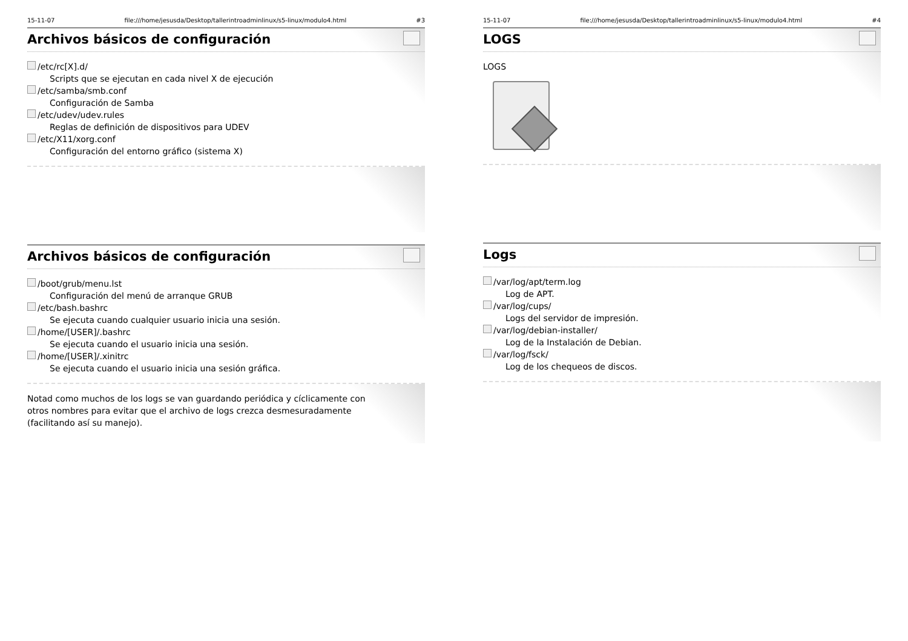15-11-07 file:///home/jesusda/Desktop/tallerintroadminlinux/s5-linux/modulo4.html #3
Archivos básicos de configuración
/etc/rc[X].d/
Scripts que se ejecutan en cada nivel X de ejecución
/etc/samba/smb.conf
Configuración de Samba
/etc/udev/udev.rules
Reglas de definición de dispositivos para UDEV
/etc/X11/xorg.conf
Configuración del entorno gráfico (sistema X)
Archivos básicos de configuración
/boot/grub/menu.lst
Configuración del menú de arranque GRUB
/etc/bash.bashrc
Se ejecuta cuando cualquier usuario inicia una sesión.
/home/[USER]/.bashrc
Se ejecuta cuando el usuario inicia una sesión.
/home/[USER]/.xinitrc
Se ejecuta cuando el usuario inicia una sesión gráfica.
Notad como muchos de los logs se van guardando periódica y cíclicamente con
otros nombres para evitar que el archivo de logs crezca desmesuradamente
(facilitando así su manejo).
15-11-07 file:///home/jesusda/Desktop/tallerintroadminlinux/s5-linux/modulo4.html #4
LOGS
LOGS
Logs
/var/log/apt/term.log
Log de APT.
/var/log/cups/
Logs del servidor de impresión.
/var/log/debian-installer/
Log de la Instalación de Debian.
/var/log/fsck/
Log de los chequeos de discos.